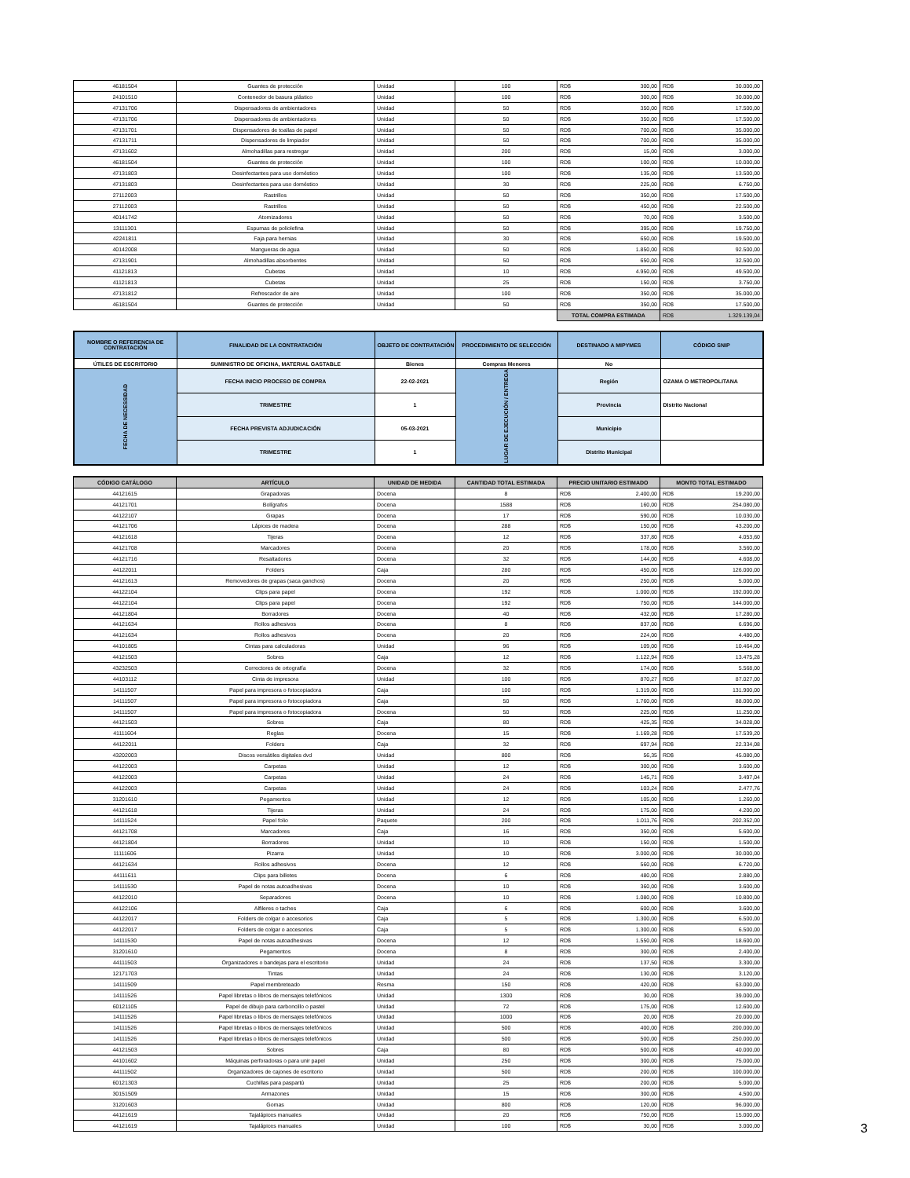| 46181504 | Guantes de protección | Unidad | 100 | RD$ 300,00 | RD$ 30.000,00 |
| 24101510 | Contenedor de basura plástico | Unidad | 100 | RD$ 300,00 | RD$ 30.000,00 |
| 47131706 | Dispensadores de ambientadores | Unidad | 50 | RD$ 350,00 | RD$ 17.500,00 |
| 47131706 | Dispensadores de ambientadores | Unidad | 50 | RD$ 350,00 | RD$ 17.500,00 |
| 47131701 | Dispensadores de toallas de papel | Unidad | 50 | RD$ 700,00 | RD$ 35.000,00 |
| 47131711 | Dispensadores de limpiador | Unidad | 50 | RD$ 700,00 | RD$ 35.000,00 |
| 47131602 | Almohadillas para restregar | Unidad | 200 | RD$ 15,00 | RD$ 3.000,00 |
| 46181504 | Guantes de protección | Unidad | 100 | RD$ 100,00 | RD$ 10.000,00 |
| 47131803 | Desinfectantes para uso doméstico | Unidad | 100 | RD$ 135,00 | RD$ 13.500,00 |
| 47131803 | Desinfectantes para uso doméstico | Unidad | 30 | RD$ 225,00 | RD$ 6.750,00 |
| 27112003 | Rastrillos | Unidad | 50 | RD$ 350,00 | RD$ 17.500,00 |
| 27112003 | Rastrillos | Unidad | 50 | RD$ 450,00 | RD$ 22.500,00 |
| 40141742 | Atomizadores | Unidad | 50 | RD$ 70,00 | RD$ 3.500,00 |
| 13111301 | Espumas de poliolefina | Unidad | 50 | RD$ 395,00 | RD$ 19.750,00 |
| 42241811 | Faja para hernias | Unidad | 30 | RD$ 650,00 | RD$ 19.500,00 |
| 40142008 | Mangueras de agua | Unidad | 50 | RD$ 1.850,00 | RD$ 92.500,00 |
| 47131901 | Almohadillas absorbentes | Unidad | 50 | RD$ 650,00 | RD$ 32.500,00 |
| 41121813 | Cubetas | Unidad | 10 | RD$ 4.950,00 | RD$ 49.500,00 |
| 41121813 | Cubetas | Unidad | 25 | RD$ 150,00 | RD$ 3.750,00 |
| 47131812 | Refrescador de aire | Unidad | 100 | RD$ 350,00 | RD$ 35.000,00 |
| 46181504 | Guantes de protección | Unidad | 50 | RD$ 350,00 | RD$ 17.500,00 |
| | | | | TOTAL COMPRA ESTIMADA | RD$ 1.329.139,04 |
| NOMBRE O REFERENCIA DE CONTRATACIÓN | FINALIDAD DE LA CONTRATACIÓN | OBJETO DE CONTRATACIÓN | PROCEDIMIENTO DE SELECCIÓN | DESTINADO A MIPYMES | CÓDIGO SNIP |
| ÚTILES DE ESCRITORIO | SUMINISTRO DE OFICINA, MATERIAL GASTABLE | Bienes | Compras Menores | No | |
| FECHA DE NECESSIDAD | FECHA INICIO PROCESO DE COMPRA | 22-02-2021 | LUGAR DE EJECUCIÓN / ENTREGA | Región | OZAMA O METROPOLITANA |
| | TRIMESTRE | 1 | | Provincia | Distrito Nacional |
| | FECHA PREVISTA ADJUDICACIÓN | 05-03-2021 | | Municipio | |
| | TRIMESTRE | 1 | | Distrito Municipal | |
| CÓDIGO CATÁLOGO | ARTÍCULO | UNIDAD DE MEDIDA | CANTIDAD TOTAL ESTIMADA | PRECIO UNITARIO ESTIMADO | MONTO TOTAL ESTIMADO |
| --- | --- | --- | --- | --- | --- |
| 44121615 | Grapadoras | Docena | 8 | RD$ 2.400,00 | RD$ 19.200,00 |
| 44121701 | Bolígrafos | Docena | 1588 | RD$ 160,00 | RD$ 254.080,00 |
| 44122107 | Grapas | Docena | 17 | RD$ 590,00 | RD$ 10.030,00 |
| 44121706 | Lápices de madera | Docena | 288 | RD$ 150,00 | RD$ 43.200,00 |
| 44121618 | Tijeras | Docena | 12 | RD$ 337,80 | RD$ 4.053,60 |
| 44121708 | Marcadores | Docena | 20 | RD$ 178,00 | RD$ 3.560,00 |
| 44121716 | Resaltadores | Docena | 32 | RD$ 144,00 | RD$ 4.608,00 |
| 44122011 | Folders | Caja | 280 | RD$ 450,00 | RD$ 126.000,00 |
| 44121613 | Removedores de grapas (saca ganchos) | Docena | 20 | RD$ 250,00 | RD$ 5.000,00 |
| 44122104 | Clips para papel | Docena | 192 | RD$ 1.000,00 | RD$ 192.000,00 |
| 44122104 | Clips para papel | Docena | 192 | RD$ 750,00 | RD$ 144.000,00 |
| 44121804 | Borradores | Docena | 40 | RD$ 432,00 | RD$ 17.280,00 |
| 44121634 | Rollos adhesivos | Docena | 8 | RD$ 837,00 | RD$ 6.696,00 |
| 44121634 | Rollos adhesivos | Docena | 20 | RD$ 224,00 | RD$ 4.480,00 |
| 44101805 | Cintas para calculadoras | Unidad | 96 | RD$ 109,00 | RD$ 10.464,00 |
| 44121503 | Sobres | Caja | 12 | RD$ 1.122,94 | RD$ 13.475,28 |
| 43232503 | Correctores de ortografía | Docena | 32 | RD$ 174,00 | RD$ 5.568,00 |
| 44103112 | Cinta de impresora | Unidad | 100 | RD$ 870,27 | RD$ 87.027,00 |
| 14111507 | Papel para impresora o fotocopiadora | Caja | 100 | RD$ 1.319,00 | RD$ 131.900,00 |
| 14111507 | Papel para impresora o fotocopiadora | Caja | 50 | RD$ 1.760,00 | RD$ 88.000,00 |
| 14111507 | Papel para impresora o fotocopiadora | Docena | 50 | RD$ 225,00 | RD$ 11.250,00 |
| 44121503 | Sobres | Caja | 80 | RD$ 425,35 | RD$ 34.028,00 |
| 41111604 | Reglas | Docena | 15 | RD$ 1.169,28 | RD$ 17.539,20 |
| 44122011 | Folders | Caja | 32 | RD$ 697,94 | RD$ 22.334,08 |
| 43202003 | Discos versátiles digitales dvd | Unidad | 800 | RD$ 56,35 | RD$ 45.080,00 |
| 44122003 | Carpetas | Unidad | 12 | RD$ 300,00 | RD$ 3.600,00 |
| 44122003 | Carpetas | Unidad | 24 | RD$ 145,71 | RD$ 3.497,04 |
| 44122003 | Carpetas | Unidad | 24 | RD$ 103,24 | RD$ 2.477,76 |
| 31201610 | Pegamentos | Unidad | 12 | RD$ 105,00 | RD$ 1.260,00 |
| 44121618 | Tijeras | Unidad | 24 | RD$ 175,00 | RD$ 4.200,00 |
| 14111524 | Papel folio | Paquete | 200 | RD$ 1.011,76 | RD$ 202.352,00 |
| 44121708 | Marcadores | Caja | 16 | RD$ 350,00 | RD$ 5.600,00 |
| 44121804 | Borradores | Unidad | 10 | RD$ 150,00 | RD$ 1.500,00 |
| 11111606 | Pizarra | Unidad | 10 | RD$ 3.000,00 | RD$ 30.000,00 |
| 44121634 | Rollos adhesivos | Docena | 12 | RD$ 560,00 | RD$ 6.720,00 |
| 44111611 | Clips para billetes | Docena | 6 | RD$ 480,00 | RD$ 2.880,00 |
| 14111530 | Papel de notas autoadhesivas | Docena | 10 | RD$ 360,00 | RD$ 3.600,00 |
| 44122010 | Separadores | Docena | 10 | RD$ 1.080,00 | RD$ 10.800,00 |
| 44122106 | Alfileres o taches | Caja | 6 | RD$ 600,00 | RD$ 3.600,00 |
| 44122017 | Folders de colgar o accesorios | Caja | 5 | RD$ 1.300,00 | RD$ 6.500,00 |
| 44122017 | Folders de colgar o accesorios | Caja | 5 | RD$ 1.300,00 | RD$ 6.500,00 |
| 14111530 | Papel de notas autoadhesivas | Docena | 12 | RD$ 1.550,00 | RD$ 18.600,00 |
| 31201610 | Pegamentos | Docena | 8 | RD$ 300,00 | RD$ 2.400,00 |
| 44111503 | Organizadores o bandejas para el escritorio | Unidad | 24 | RD$ 137,50 | RD$ 3.300,00 |
| 12171703 | Tintas | Unidad | 24 | RD$ 130,00 | RD$ 3.120,00 |
| 14111509 | Papel membreteado | Resma | 150 | RD$ 420,00 | RD$ 63.000,00 |
| 14111526 | Papel libretas o libros de mensajes telefónicos | Unidad | 1300 | RD$ 30,00 | RD$ 39.000,00 |
| 60121105 | Papel de dibujo para carboncillo o pastel | Unidad | 72 | RD$ 175,00 | RD$ 12.600,00 |
| 14111526 | Papel libretas o libros de mensajes telefónicos | Unidad | 1000 | RD$ 20,00 | RD$ 20.000,00 |
| 14111526 | Papel libretas o libros de mensajes telefónicos | Unidad | 500 | RD$ 400,00 | RD$ 200.000,00 |
| 14111526 | Papel libretas o libros de mensajes telefónicos | Unidad | 500 | RD$ 500,00 | RD$ 250.000,00 |
| 44121503 | Sobres | Caja | 80 | RD$ 500,00 | RD$ 40.000,00 |
| 44101602 | Máquinas perforadoras o para unir papel | Unidad | 250 | RD$ 300,00 | RD$ 75.000,00 |
| 44111502 | Organizadores de cajones de escritorio | Unidad | 500 | RD$ 200,00 | RD$ 100.000,00 |
| 60121303 | Cuchillas para paspartú | Unidad | 25 | RD$ 200,00 | RD$ 5.000,00 |
| 30151509 | Armazones | Unidad | 15 | RD$ 300,00 | RD$ 4.500,00 |
| 31201603 | Gomas | Unidad | 800 | RD$ 120,00 | RD$ 96.000,00 |
| 44121619 | Tajalápices manuales | Unidad | 20 | RD$ 750,00 | RD$ 15.000,00 |
| 44121619 | Tajalápices manuales | Unidad | 100 | RD$ 30,00 | RD$ 3.000,00 |
3